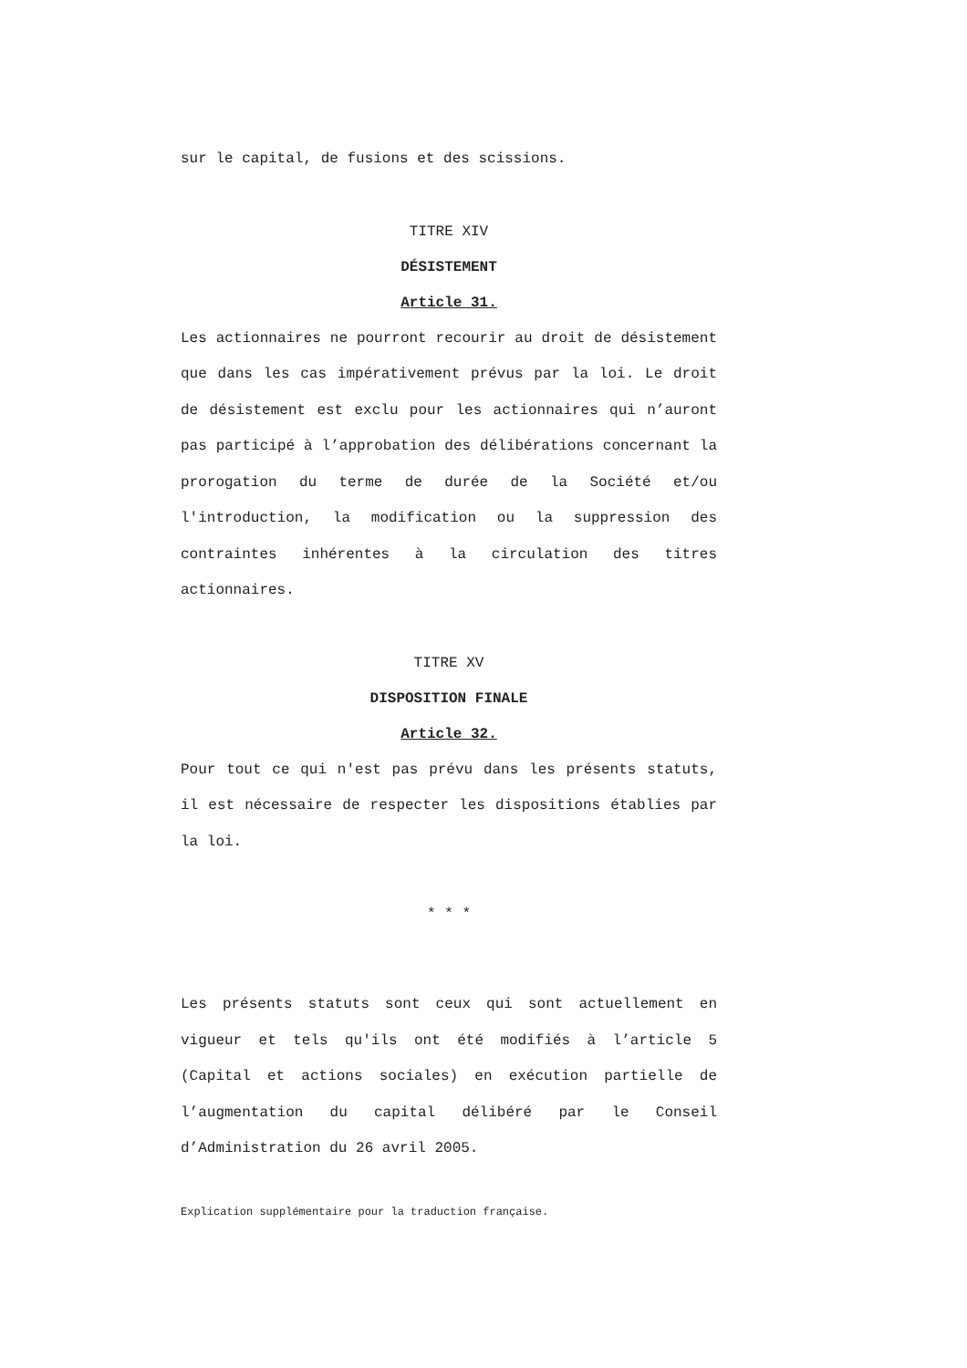sur le capital, de fusions et des scissions.
TITRE XIV
DÉSISTEMENT
Article 31.
Les actionnaires ne pourront recourir au droit de désistement que dans les cas impérativement prévus par la loi. Le droit de désistement est exclu pour les actionnaires qui n’auront pas participé à l’approbation des délibérations concernant la prorogation du terme de durée de la Société et/ou l'introduction, la modification ou la suppression des contraintes inhérentes à la circulation des titres actionnaires.
TITRE XV
DISPOSITION FINALE
Article 32.
Pour tout ce qui n'est pas prévu dans les présents statuts, il est nécessaire de respecter les dispositions établies par la loi.
* * *
Les présents statuts sont ceux qui sont actuellement en vigueur et tels qu'ils ont été modifiés à l’article 5 (Capital et actions sociales) en exécution partielle de l’augmentation du capital délibéré par le Conseil d’Administration du 26 avril 2005.
Explication supplémentaire pour la traduction française.